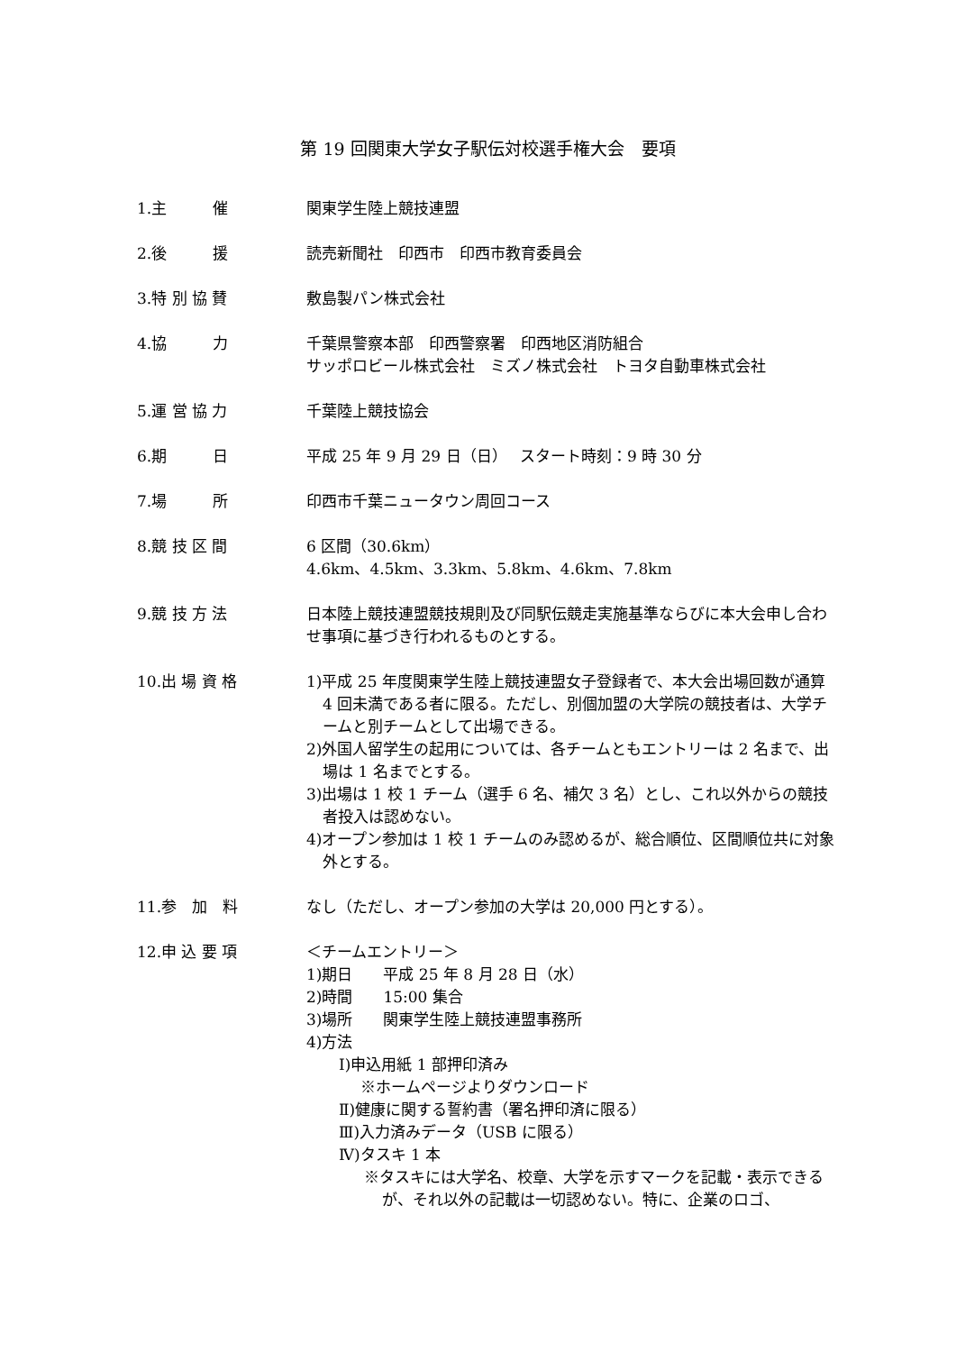第 19 回関東大学女子駅伝対校選手権大会　要項
1.主　　　催 関東学生陸上競技連盟
2.後　　　援 読売新聞社　印西市　印西市教育委員会
3.特 別 協 賛 敷島製パン株式会社
4.協　　　力 千葉県警察本部　印西警察署　印西地区消防組合
サッポロビール株式会社　ミズノ株式会社　トヨタ自動車株式会社
5.運 営 協 力 千葉陸上競技協会
6.期　　　日 平成 25 年 9 月 29 日（日）　 スタート時刻：9 時 30 分
7.場　　　所 印西市千葉ニュータウン周回コース
8.競 技 区 間 6 区間（30.6km）
4.6km、4.5km、3.3km、5.8km、4.6km、7.8km
9.競 技 方 法 日本陸上競技連盟競技規則及び同駅伝競走実施基準ならびに本大会申し合わせ事項に基づき行われるものとする。
10.出 場 資 格 1)平成 25 年度関東学生陸上競技連盟女子登録者で、本大会出場回数が通算 4 回未満である者に限る。ただし、別個加盟の大学院の競技者は、大学チームと別チームとして出場できる。
2)外国人留学生の起用については、各チームともエントリーは 2 名まで、出場は 1 名までとする。
3)出場は 1 校 1 チーム（選手 6 名、補欠 3 名）とし、これ以外からの競技者投入は認めない。
4)オープン参加は 1 校 1 チームのみ認めるが、総合順位、区間順位共に対象外とする。
11.参　加　料 なし（ただし、オープン参加の大学は 20,000 円とする）。
12.申 込 要 項 ＜チームエントリー＞
1)期日　　平成 25 年 8 月 28 日（水）
2)時間　　15:00 集合
3)場所　　関東学生陸上競技連盟事務所
4)方法
Ⅰ)申込用紙 1 部押印済み
※ホームページよりダウンロード
Ⅱ)健康に関する誓約書（署名押印済に限る）
Ⅲ)入力済みデータ（USB に限る）
Ⅳ)タスキ 1 本
※タスキには大学名、校章、大学を示すマークを記載・表示できるが、それ以外の記載は一切認めない。特に、企業のロゴ、